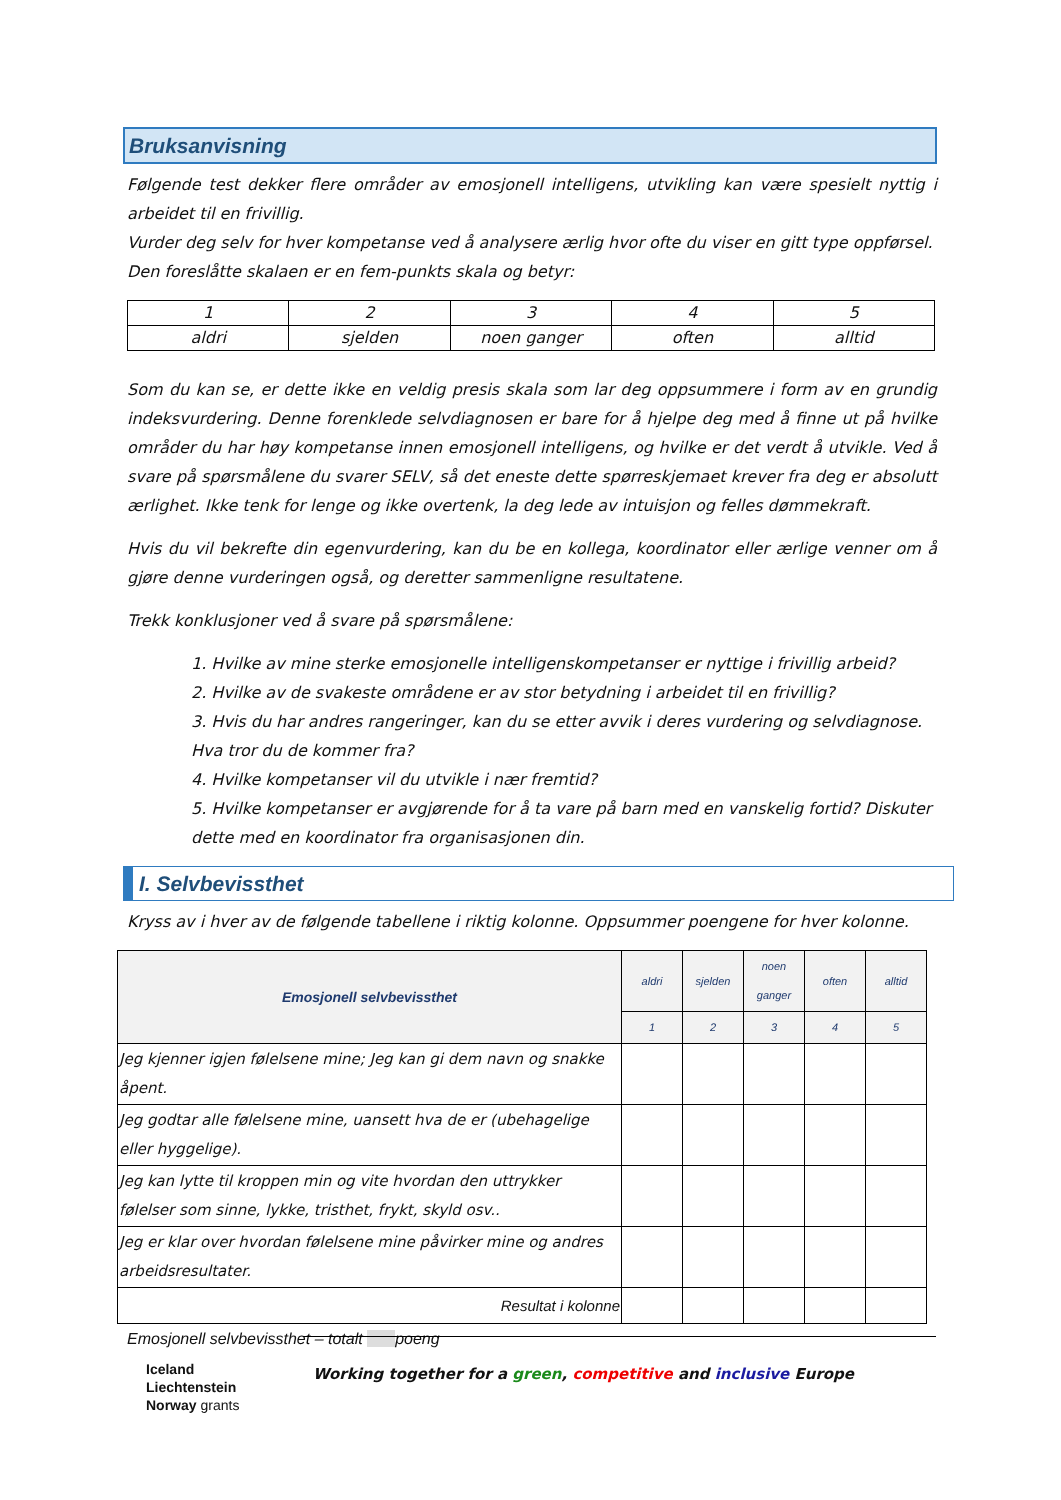Bruksanvisning
Følgende test dekker flere områder av emosjonell intelligens, utvikling kan være spesielt nyttig i arbeidet til en frivillig.
Vurder deg selv for hver kompetanse ved å analysere ærlig hvor ofte du viser en gitt type oppførsel.
Den foreslåtte skalaen er en fem-punkts skala og betyr:
| 1 | 2 | 3 | 4 | 5 |
| aldri | sjelden | noen ganger | often | alltid |
Som du kan se, er dette ikke en veldig presis skala som lar deg oppsummere i form av en grundig indeksvurdering. Denne forenklede selvdiagnosen er bare for å hjelpe deg med å finne ut på hvilke områder du har høy kompetanse innen emosjonell intelligens, og hvilke er det verdt å utvikle. Ved å svare på spørsmålene du svarer SELV, så det eneste dette spørreskjemaet krever fra deg er absolutt ærlighet. Ikke tenk for lenge og ikke overtenk, la deg lede av intuisjon og felles dømmekraft.
Hvis du vil bekrefte din egenvurdering, kan du be en kollega, koordinator eller ærlige venner om å gjøre denne vurderingen også, og deretter sammenligne resultatene.
Trekk konklusjoner ved å svare på spørsmålene:
1. Hvilke av mine sterke emosjonelle intelligenskompetanser er nyttige i frivillig arbeid?
2. Hvilke av de svakeste områdene er av stor betydning i arbeidet til en frivillig?
3. Hvis du har andres rangeringer, kan du se etter avvik i deres vurdering og selvdiagnose. Hva tror du de kommer fra?
4. Hvilke kompetanser vil du utvikle i nær fremtid?
5. Hvilke kompetanser er avgjørende for å ta vare på barn med en vanskelig fortid? Diskuter dette med en koordinator fra organisasjonen din.
I. Selvbevissthet
Kryss av i hver av de følgende tabellene i riktig kolonne. Oppsummer poengene for hver kolonne.
| Emosjonell selvbevissthet | aldri | sjelden | noen ganger | often | alltid |
| --- | --- | --- | --- | --- | --- |
| | 1 | 2 | 3 | 4 | 5 |
| Jeg kjenner igjen følelsene mine; Jeg kan gi dem navn og snakke åpent. | | | | | |
| Jeg godtar alle følelsene mine, uansett hva de er (ubehagelige eller hyggelige). | | | | | |
| Jeg kan lytte til kroppen min og vite hvordan den uttrykker følelser som sinne, lykke, tristhet, frykt, skyld osv.. | | | | | |
| Jeg er klar over hvordan følelsene mine påvirker mine og andres arbeidsresultater. | | | | | |
| Resultat i kolonne | | | | | |
Emosjonell selvbevissthet – totalt poeng
Iceland
Liechtenstein
Norway grants
Working together for a green, competitive and inclusive Europe